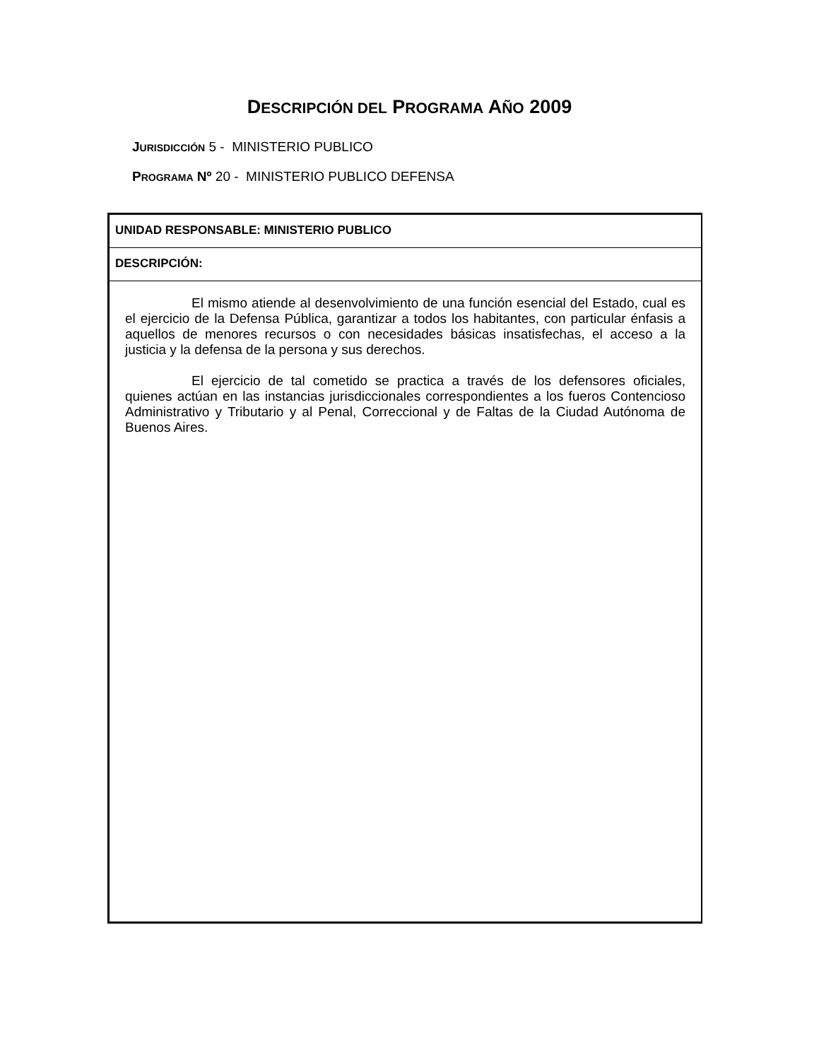DESCRIPCIÓN DEL PROGRAMA AÑO 2009
JURISDICCIÓN 5 - MINISTERIO PUBLICO
PROGRAMA Nº 20 - MINISTERIO PUBLICO DEFENSA
UNIDAD RESPONSABLE: MINISTERIO PUBLICO
DESCRIPCIÓN:
El mismo atiende al desenvolvimiento de una función esencial del Estado, cual es el ejercicio de la Defensa Pública, garantizar a todos los habitantes, con particular énfasis a aquellos de menores recursos o con necesidades básicas insatisfechas, el acceso a la justicia y la defensa de la persona y sus derechos.
El ejercicio de tal cometido se practica a través de los defensores oficiales, quienes actúan en las instancias jurisdiccionales correspondientes a los fueros Contencioso Administrativo y Tributario y al Penal, Correccional y de Faltas de la Ciudad Autónoma de Buenos Aires.